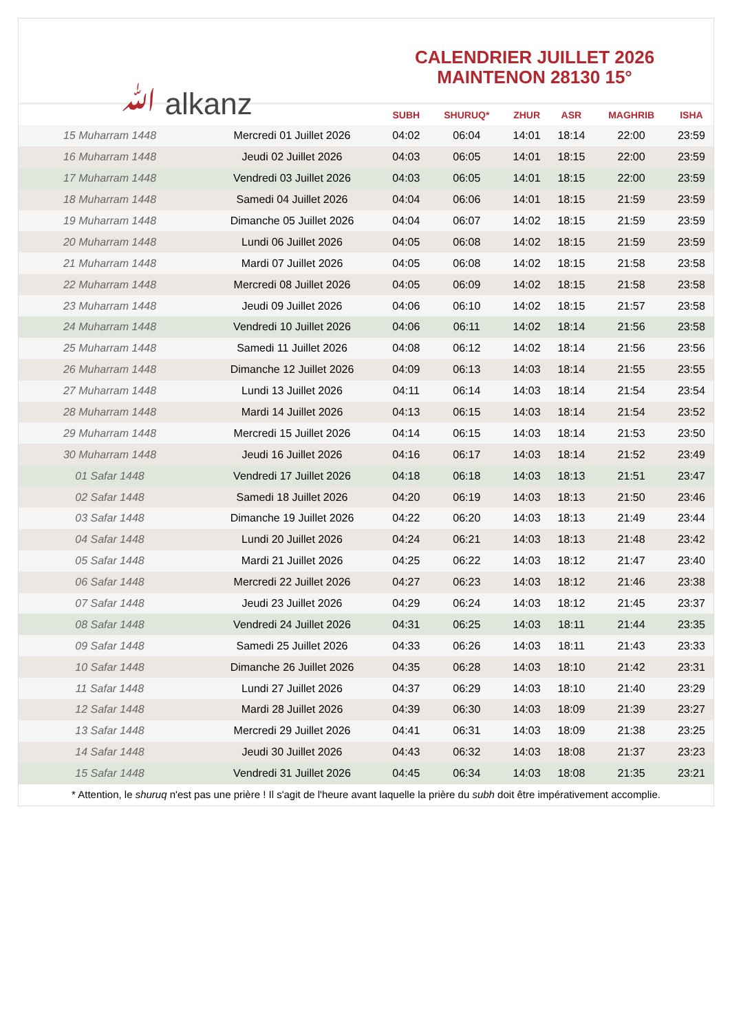ﷲ alkanz
CALENDRIER JUILLET 2026
MAINTENON 28130 15°
| | | SUBH | SHURUQ* | ZHUR | ASR | MAGHRIB | ISHA |
| --- | --- | --- | --- | --- | --- | --- | --- |
| 15 Muharram 1448 | Mercredi 01 Juillet 2026 | 04:02 | 06:04 | 14:01 | 18:14 | 22:00 | 23:59 |
| 16 Muharram 1448 | Jeudi 02 Juillet 2026 | 04:03 | 06:05 | 14:01 | 18:15 | 22:00 | 23:59 |
| 17 Muharram 1448 | Vendredi 03 Juillet 2026 | 04:03 | 06:05 | 14:01 | 18:15 | 22:00 | 23:59 |
| 18 Muharram 1448 | Samedi 04 Juillet 2026 | 04:04 | 06:06 | 14:01 | 18:15 | 21:59 | 23:59 |
| 19 Muharram 1448 | Dimanche 05 Juillet 2026 | 04:04 | 06:07 | 14:02 | 18:15 | 21:59 | 23:59 |
| 20 Muharram 1448 | Lundi 06 Juillet 2026 | 04:05 | 06:08 | 14:02 | 18:15 | 21:59 | 23:59 |
| 21 Muharram 1448 | Mardi 07 Juillet 2026 | 04:05 | 06:08 | 14:02 | 18:15 | 21:58 | 23:58 |
| 22 Muharram 1448 | Mercredi 08 Juillet 2026 | 04:05 | 06:09 | 14:02 | 18:15 | 21:58 | 23:58 |
| 23 Muharram 1448 | Jeudi 09 Juillet 2026 | 04:06 | 06:10 | 14:02 | 18:15 | 21:57 | 23:58 |
| 24 Muharram 1448 | Vendredi 10 Juillet 2026 | 04:06 | 06:11 | 14:02 | 18:14 | 21:56 | 23:58 |
| 25 Muharram 1448 | Samedi 11 Juillet 2026 | 04:08 | 06:12 | 14:02 | 18:14 | 21:56 | 23:56 |
| 26 Muharram 1448 | Dimanche 12 Juillet 2026 | 04:09 | 06:13 | 14:03 | 18:14 | 21:55 | 23:55 |
| 27 Muharram 1448 | Lundi 13 Juillet 2026 | 04:11 | 06:14 | 14:03 | 18:14 | 21:54 | 23:54 |
| 28 Muharram 1448 | Mardi 14 Juillet 2026 | 04:13 | 06:15 | 14:03 | 18:14 | 21:54 | 23:52 |
| 29 Muharram 1448 | Mercredi 15 Juillet 2026 | 04:14 | 06:15 | 14:03 | 18:14 | 21:53 | 23:50 |
| 30 Muharram 1448 | Jeudi 16 Juillet 2026 | 04:16 | 06:17 | 14:03 | 18:14 | 21:52 | 23:49 |
| 01 Safar 1448 | Vendredi 17 Juillet 2026 | 04:18 | 06:18 | 14:03 | 18:13 | 21:51 | 23:47 |
| 02 Safar 1448 | Samedi 18 Juillet 2026 | 04:20 | 06:19 | 14:03 | 18:13 | 21:50 | 23:46 |
| 03 Safar 1448 | Dimanche 19 Juillet 2026 | 04:22 | 06:20 | 14:03 | 18:13 | 21:49 | 23:44 |
| 04 Safar 1448 | Lundi 20 Juillet 2026 | 04:24 | 06:21 | 14:03 | 18:13 | 21:48 | 23:42 |
| 05 Safar 1448 | Mardi 21 Juillet 2026 | 04:25 | 06:22 | 14:03 | 18:12 | 21:47 | 23:40 |
| 06 Safar 1448 | Mercredi 22 Juillet 2026 | 04:27 | 06:23 | 14:03 | 18:12 | 21:46 | 23:38 |
| 07 Safar 1448 | Jeudi 23 Juillet 2026 | 04:29 | 06:24 | 14:03 | 18:12 | 21:45 | 23:37 |
| 08 Safar 1448 | Vendredi 24 Juillet 2026 | 04:31 | 06:25 | 14:03 | 18:11 | 21:44 | 23:35 |
| 09 Safar 1448 | Samedi 25 Juillet 2026 | 04:33 | 06:26 | 14:03 | 18:11 | 21:43 | 23:33 |
| 10 Safar 1448 | Dimanche 26 Juillet 2026 | 04:35 | 06:28 | 14:03 | 18:10 | 21:42 | 23:31 |
| 11 Safar 1448 | Lundi 27 Juillet 2026 | 04:37 | 06:29 | 14:03 | 18:10 | 21:40 | 23:29 |
| 12 Safar 1448 | Mardi 28 Juillet 2026 | 04:39 | 06:30 | 14:03 | 18:09 | 21:39 | 23:27 |
| 13 Safar 1448 | Mercredi 29 Juillet 2026 | 04:41 | 06:31 | 14:03 | 18:09 | 21:38 | 23:25 |
| 14 Safar 1448 | Jeudi 30 Juillet 2026 | 04:43 | 06:32 | 14:03 | 18:08 | 21:37 | 23:23 |
| 15 Safar 1448 | Vendredi 31 Juillet 2026 | 04:45 | 06:34 | 14:03 | 18:08 | 21:35 | 23:21 |
* Attention, le shuruq n'est pas une prière ! Il s'agit de l'heure avant laquelle la prière du subh doit être impérativement accomplie.